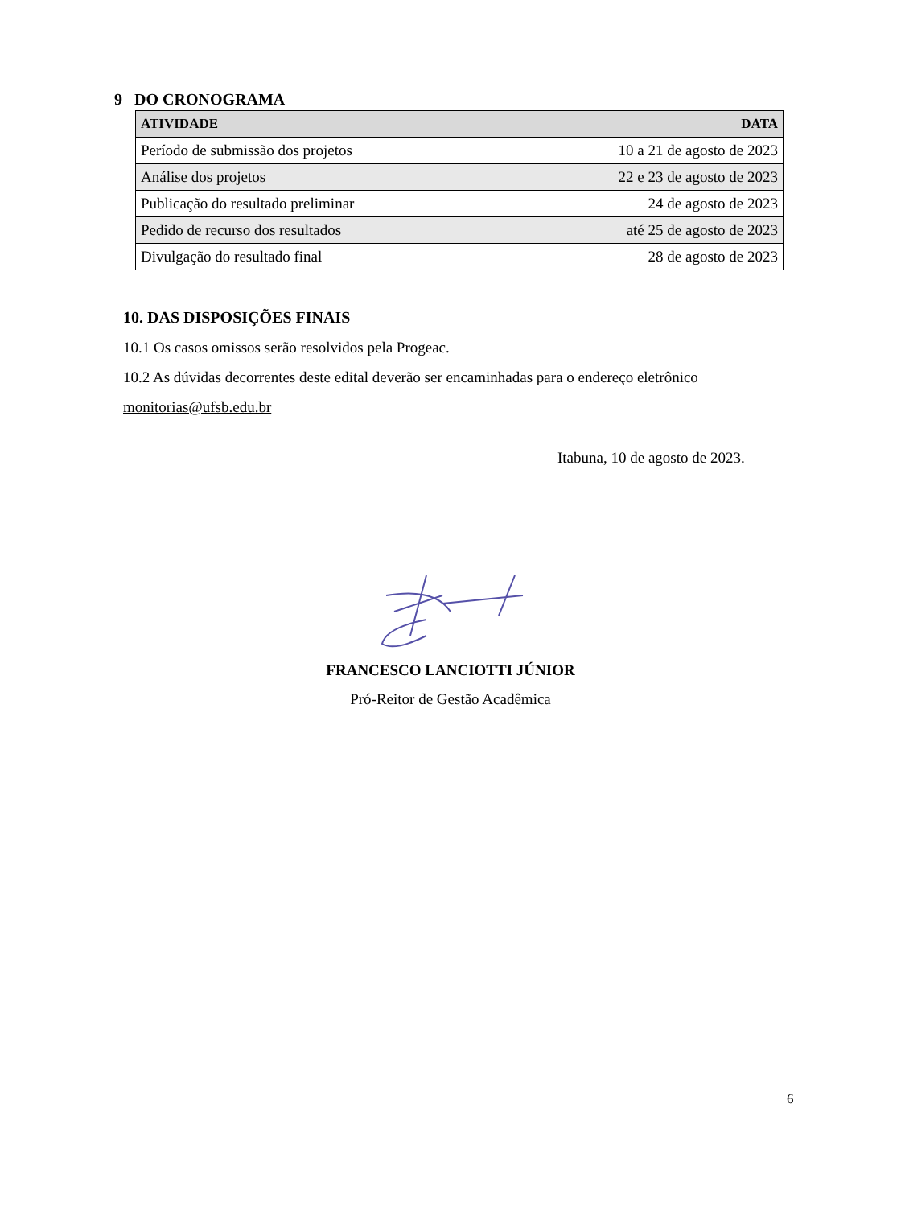9 DO CRONOGRAMA
| ATIVIDADE | DATA |
| --- | --- |
| Período de submissão dos projetos | 10 a 21 de agosto de 2023 |
| Análise dos projetos | 22 e 23 de agosto de 2023 |
| Publicação do resultado preliminar | 24 de agosto de 2023 |
| Pedido de recurso dos resultados | até 25 de agosto de 2023 |
| Divulgação do resultado final | 28 de agosto de 2023 |
10. DAS DISPOSIÇÕES FINAIS
10.1 Os casos omissos serão resolvidos pela Progeac.
10.2 As dúvidas decorrentes deste edital deverão ser encaminhadas para o endereço eletrônico monitorias@ufsb.edu.br
Itabuna, 10 de agosto de 2023.
FRANCESCO LANCIOTTI JÚNIOR
Pró-Reitor de Gestão Acadêmica
6